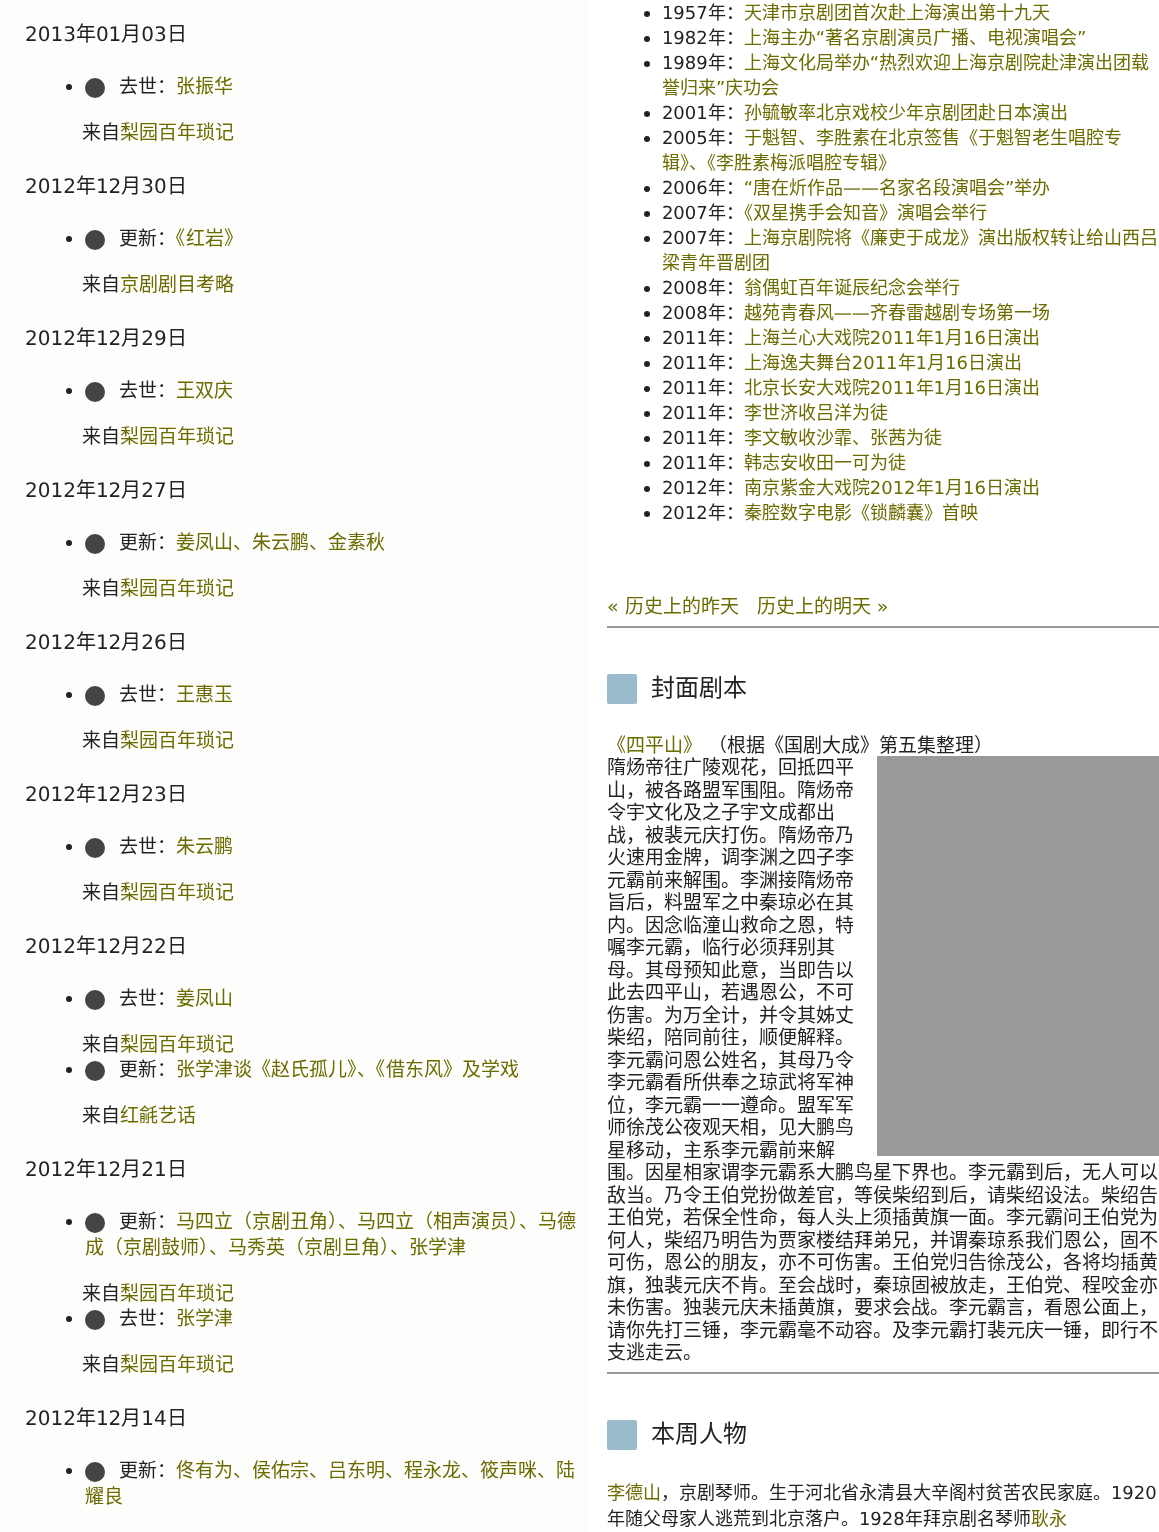2013年01月03日
去世：张振华
来自梨园百年琐记
2012年12月30日
更新：《红岩》
来自京剧剧目考略
2012年12月29日
去世：王双庆
来自梨园百年琐记
2012年12月27日
更新：姜凤山、朱云鹏、金素秋
来自梨园百年琐记
2012年12月26日
去世：王惠玉
来自梨园百年琐记
2012年12月23日
去世：朱云鹏
来自梨园百年琐记
2012年12月22日
去世：姜凤山
来自梨园百年琐记
更新：张学津谈《赵氏孤儿》、《借东风》及学戏
来自红毹艺话
2012年12月21日
更新：马四立（京剧丑角）、马四立（相声演员）、马德成（京剧鼓师）、马秀英（京剧旦角）、张学津
来自梨园百年琐记
去世：张学津
来自梨园百年琐记
2012年12月14日
更新：佟有为、侯佑宗、吕东明、程永龙、筱声咪、陆耀良
1957年：天津市京剧团首次赴上海演出第十九天
1982年：上海主办“著名京剧演员广播、电视演唱会”
1989年：上海文化局举办“热烈欢迎上海京剧院赴津演出团载誉归来”庆功会
2001年：孙毓敏率北京戏校少年京剧团赴日本演出
2005年：于魁智、李胜素在北京签售《于魁智老生唱腔专辑》、《李胜素梅派唱腔专辑》
2006年：“唐在炘作品——名家名段演唱会”举办
2007年：《双星携手会知音》演唱会举行
2007年：上海京剧院将《廉吏于成龙》演出版权转让给山西吕梁青年晋剧团
2008年：翁偶虹百年诞辰纪念会举行
2008年：越苑青春风——齐春雷越剧专场第一场
2011年：上海兰心大戏院2011年1月16日演出
2011年：上海逸夫舞台2011年1月16日演出
2011年：北京长安大戏院2011年1月16日演出
2011年：李世济收吕洋为徒
2011年：李文敏收沙霏、张茜为徒
2011年：韩志安收田一可为徒
2012年：南京紫金大戏院2012年1月16日演出
2012年：秦腔数字电影《锁麟囊》首映
« 历史上的昨天 历史上的明天 »
封面剧本
《四平山》 （根据《国剧大成》第五集整理）
隋炀帝往广陵观花，回抵四平山，被各路盟军围阻。隋炀帝令宇文化及之子宇文成都出战，被裴元庆打伤。隋炀帝乃火速用金牌，调李渊之四子李元霸前来解围。李渊接隋炀帝旨后，料盟军之中秦琼必在其内。因念临潼山救命之恩，特嘱李元霸，临行必须拜别其母。其母预知此意，当即告以此去四平山，若遇恩公，不可伤害。为万全计，并令其姊丈柴绍，陪同前往，顺便解释。李元霸问恩公姓名，其母乃令李元霸看所供奉之琼武将军神位，李元霸一一遵命。盟军军师徐茂公夜观天相，见大鹏鸟星移动，主系李元霸前来解围。因星相家谓李元霸系大鹏鸟星下界也。李元霸到后，无人可以敌当。乃令王伯党扮做差官，等侯柴绍到后，请柴绍设法。柴绍告王伯党，若保全性命，每人头上须插黄旗一面。李元霸问王伯党为何人，柴绍乃明告为贾家楼结拜弟兄，并谓秦琼系我们恩公，固不可伤，恩公的朋友，亦不可伤害。王伯党归告徐茂公，各将均插黄旗，独裴元庆不肯。至会战时，秦琼固被放走，王伯党、程咬金亦未伤害。独裴元庆未插黄旗，要求会战。李元霸言，看恩公面上，请你先打三锤，李元霸毫不动容。及李元霸打裴元庆一锤，即行不支逃走云。
本周人物
李德山，京剧琴师。生于河北省永清县大辛阁村贫苦农民家庭。1920年随父母家人逃荒到北京落户。1928年拜京剧名琴师耿永